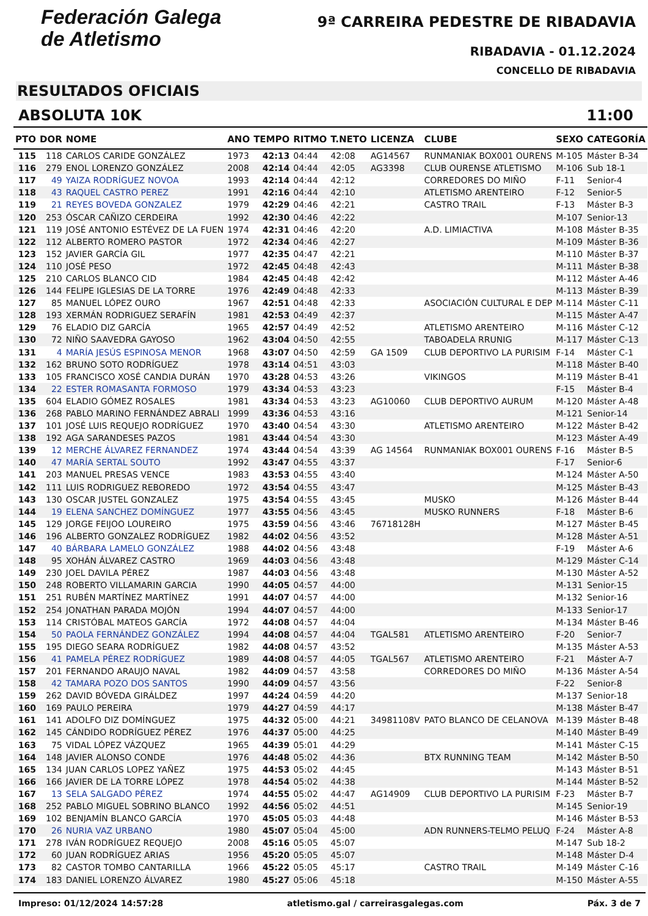Federación Galega
de Atletismo
9ª CARREIRA PEDESTRE DE RIBADAVIA
RIBADAVIA - 01.12.2024
CONCELLO DE RIBADAVIA
RESULTADOS OFICIAIS
ABSOLUTA 10K 11:00
| PTO | DOR | NOME | ANO | TEMPO | RITMO | T.NETO | LICENZA | CLUBE | SEXO | CATEGORÍA |
| --- | --- | --- | --- | --- | --- | --- | --- | --- | --- | --- |
| 115 | 118 | CARLOS CARIDE GONZÁLEZ | 1973 | 42:13 | 04:44 | 42:08 | AG14567 | RUNMANIAK BOX001 OURENS | M-105 | Máster B-34 |
| 116 | 279 | ENOL LORENZO GONZÁLEZ | 2008 | 42:14 | 04:44 | 42:05 | AG3398 | CLUB OURENSE ATLETISMO | M-106 | Sub 18-1 |
| 117 | 49 | YAIZA RODRÍGUEZ NOVOA | 1993 | 42:14 | 04:44 | 42:12 | | CORREDORES DO MIÑO | F-11 | Senior-4 |
| 118 | 43 | RAQUEL CASTRO PEREZ | 1991 | 42:16 | 04:44 | 42:10 | | ATLETISMO ARENTEIRO | F-12 | Senior-5 |
| 119 | 21 | REYES BOVEDA GONZALEZ | 1979 | 42:29 | 04:46 | 42:21 | | CASTRO TRAIL | F-13 | Máster B-3 |
| 120 | 253 | ÓSCAR CAÑIZO CERDEIRA | 1992 | 42:30 | 04:46 | 42:22 | | | M-107 | Senior-13 |
| 121 | 119 | JOSÉ ANTONIO ESTÉVEZ DE LA FUEN | 1974 | 42:31 | 04:46 | 42:20 | | A.D. LIMIACTIVA | M-108 | Máster B-35 |
| 122 | 112 | ALBERTO ROMERO PASTOR | 1972 | 42:34 | 04:46 | 42:27 | | | M-109 | Máster B-36 |
| 123 | 152 | JAVIER GARCÍA GIL | 1977 | 42:35 | 04:47 | 42:21 | | | M-110 | Máster B-37 |
| 124 | 110 | JOSÉ PESO | 1972 | 42:45 | 04:48 | 42:43 | | | M-111 | Máster B-38 |
| 125 | 210 | CARLOS BLANCO CID | 1984 | 42:45 | 04:48 | 42:42 | | | M-112 | Máster A-46 |
| 126 | 144 | FELIPE IGLESIAS DE LA TORRE | 1976 | 42:49 | 04:48 | 42:33 | | | M-113 | Máster B-39 |
| 127 | 85 | MANUEL LÓPEZ OURO | 1967 | 42:51 | 04:48 | 42:33 | | ASOCIACIÓN CULTURAL E DEP | M-114 | Máster C-11 |
| 128 | 193 | XERMÁN RODRIGUEZ SERAFÍN | 1981 | 42:53 | 04:49 | 42:37 | | | M-115 | Máster A-47 |
| 129 | 76 | ELADIO DIZ GARCÍA | 1965 | 42:57 | 04:49 | 42:52 | | ATLETISMO ARENTEIRO | M-116 | Máster C-12 |
| 130 | 72 | NIÑO SAAVEDRA GAYOSO | 1962 | 43:04 | 04:50 | 42:55 | | TABOADELA RRUNIG | M-117 | Máster C-13 |
| 131 | 4 | MARÍA JESÚS ESPINOSA MENOR | 1968 | 43:07 | 04:50 | 42:59 | GA 1509 | CLUB DEPORTIVO LA PURISIM | F-14 | Máster C-1 |
| 132 | 162 | BRUNO SOTO RODRÍGUEZ | 1978 | 43:14 | 04:51 | 43:03 | | | M-118 | Máster B-40 |
| 133 | 105 | FRANCISCO XOSÉ CANDIA DURÁN | 1970 | 43:28 | 04:53 | 43:26 | | VIKINGOS | M-119 | Máster B-41 |
| 134 | 22 | ESTER ROMASANTA FORMOSO | 1979 | 43:34 | 04:53 | 43:23 | | | F-15 | Máster B-4 |
| 135 | 604 | ELADIO GÓMEZ ROSALES | 1981 | 43:34 | 04:53 | 43:23 | AG10060 | CLUB DEPORTIVO AURUM | M-120 | Máster A-48 |
| 136 | 268 | PABLO MARINO FERNÁNDEZ ABRALI | 1999 | 43:36 | 04:53 | 43:16 | | | M-121 | Senior-14 |
| 137 | 101 | JOSÉ LUIS REQUEJO RODRÍGUEZ | 1970 | 43:40 | 04:54 | 43:30 | | ATLETISMO ARENTEIRO | M-122 | Máster B-42 |
| 138 | 192 | AGA SARANDESES PAZOS | 1981 | 43:44 | 04:54 | 43:30 | | | M-123 | Máster A-49 |
| 139 | 12 | MERCHE ÁLVAREZ FERNANDEZ | 1974 | 43:44 | 04:54 | 43:39 | AG 14564 | RUNMANIAK BOX001 OURENS | F-16 | Máster B-5 |
| 140 | 47 | MARÍA SERTAL SOUTO | 1992 | 43:47 | 04:55 | 43:37 | | | F-17 | Senior-6 |
| 141 | 203 | MANUEL PRESAS VENCE | 1983 | 43:53 | 04:55 | 43:40 | | | M-124 | Máster A-50 |
| 142 | 111 | LUIS RODRIGUEZ REBOREDO | 1972 | 43:54 | 04:55 | 43:47 | | | M-125 | Máster B-43 |
| 143 | 130 | OSCAR JUSTEL GONZALEZ | 1975 | 43:54 | 04:55 | 43:45 | | MUSKO | M-126 | Máster B-44 |
| 144 | 19 | ELENA SANCHEZ DOMÍNGUEZ | 1977 | 43:55 | 04:56 | 43:45 | | MUSKO RUNNERS | F-18 | Máster B-6 |
| 145 | 129 | JORGE FEIJOO LOUREIRO | 1975 | 43:59 | 04:56 | 43:46 | 76718128H | | M-127 | Máster B-45 |
| 146 | 196 | ALBERTO GONZALEZ RODRÍGUEZ | 1982 | 44:02 | 04:56 | 43:52 | | | M-128 | Máster A-51 |
| 147 | 40 | BÁRBARA LAMELO GONZÁLEZ | 1988 | 44:02 | 04:56 | 43:48 | | | F-19 | Máster A-6 |
| 148 | 95 | XOHÁN ÁLVAREZ CASTRO | 1969 | 44:03 | 04:56 | 43:48 | | | M-129 | Máster C-14 |
| 149 | 230 | JOEL DAVILA PÉREZ | 1987 | 44:03 | 04:56 | 43:48 | | | M-130 | Máster A-52 |
| 150 | 248 | ROBERTO VILLAMARIN GARCIA | 1990 | 44:05 | 04:57 | 44:00 | | | M-131 | Senior-15 |
| 151 | 251 | RUBÉN MARTÍNEZ MARTÍNEZ | 1991 | 44:07 | 04:57 | 44:00 | | | M-132 | Senior-16 |
| 152 | 254 | JONATHAN PARADA MOJÓN | 1994 | 44:07 | 04:57 | 44:00 | | | M-133 | Senior-17 |
| 153 | 114 | CRISTÓBAL MATEOS GARCÍA | 1972 | 44:08 | 04:57 | 44:04 | | | M-134 | Máster B-46 |
| 154 | 50 | PAOLA FERNÁNDEZ GONZÁLEZ | 1994 | 44:08 | 04:57 | 44:04 | TGAL581 | ATLETISMO ARENTEIRO | F-20 | Senior-7 |
| 155 | 195 | DIEGO SEARA RODRÍGUEZ | 1982 | 44:08 | 04:57 | 43:52 | | | M-135 | Máster A-53 |
| 156 | 41 | PAMELA PÉREZ RODRÍGUEZ | 1989 | 44:08 | 04:57 | 44:05 | TGAL567 | ATLETISMO ARENTEIRO | F-21 | Máster A-7 |
| 157 | 201 | FERNANDO ARAUJO NAVAL | 1982 | 44:09 | 04:57 | 43:58 | | CORREDORES DO MIÑO | M-136 | Máster A-54 |
| 158 | 42 | TAMARA POZO DOS SANTOS | 1990 | 44:09 | 04:57 | 43:56 | | | F-22 | Senior-8 |
| 159 | 262 | DAVID BÓVEDA GIRÁLDEZ | 1997 | 44:24 | 04:59 | 44:20 | | | M-137 | Senior-18 |
| 160 | 169 | PAULO PEREIRA | 1979 | 44:27 | 04:59 | 44:17 | | | M-138 | Máster B-47 |
| 161 | 141 | ADOLFO DIZ DOMÍNGUEZ | 1975 | 44:32 | 05:00 | 44:21 | 34981108V | PATO BLANCO DE CELANOVA | M-139 | Máster B-48 |
| 162 | 145 | CÁNDIDO RODRÍGUEZ PÉREZ | 1976 | 44:37 | 05:00 | 44:25 | | | M-140 | Máster B-49 |
| 163 | 75 | VIDAL LÓPEZ VÁZQUEZ | 1965 | 44:39 | 05:01 | 44:29 | | | M-141 | Máster C-15 |
| 164 | 148 | JAVIER ALONSO CONDE | 1976 | 44:48 | 05:02 | 44:36 | | BTX RUNNING TEAM | M-142 | Máster B-50 |
| 165 | 134 | JUAN CARLOS LOPEZ YAÑEZ | 1975 | 44:53 | 05:02 | 44:45 | | | M-143 | Máster B-51 |
| 166 | 166 | JAVIER DE LA TORRE LÓPEZ | 1978 | 44:54 | 05:02 | 44:38 | | | M-144 | Máster B-52 |
| 167 | 13 | SELA SALGADO PÉREZ | 1974 | 44:55 | 05:02 | 44:47 | AG14909 | CLUB DEPORTIVO LA PURISIM | F-23 | Máster B-7 |
| 168 | 252 | PABLO MIGUEL SOBRINO BLANCO | 1992 | 44:56 | 05:02 | 44:51 | | | M-145 | Senior-19 |
| 169 | 102 | BENJAMÍN BLANCO GARCÍA | 1970 | 45:05 | 05:03 | 44:48 | | | M-146 | Máster B-53 |
| 170 | 26 | NURIA VAZ URBANO | 1980 | 45:07 | 05:04 | 45:00 | | ADN RUNNERS-TELMO PELUQ | F-24 | Máster A-8 |
| 171 | 278 | IVÁN RODRÍGUEZ REQUEJO | 2008 | 45:16 | 05:05 | 45:07 | | | M-147 | Sub 18-2 |
| 172 | 60 | JUAN RODRÍGUEZ ARIAS | 1956 | 45:20 | 05:05 | 45:07 | | | M-148 | Máster D-4 |
| 173 | 82 | CASTOR TOMBO CANTARILLA | 1966 | 45:22 | 05:05 | 45:17 | | CASTRO TRAIL | M-149 | Máster C-16 |
| 174 | 183 | DANIEL LORENZO ÁLVAREZ | 1980 | 45:27 | 05:06 | 45:18 | | | M-150 | Máster A-55 |
Impreso: 01/12/2024 14:57:28 atletismo.gal / carreirasgalegas.com Páx. 3 de 7